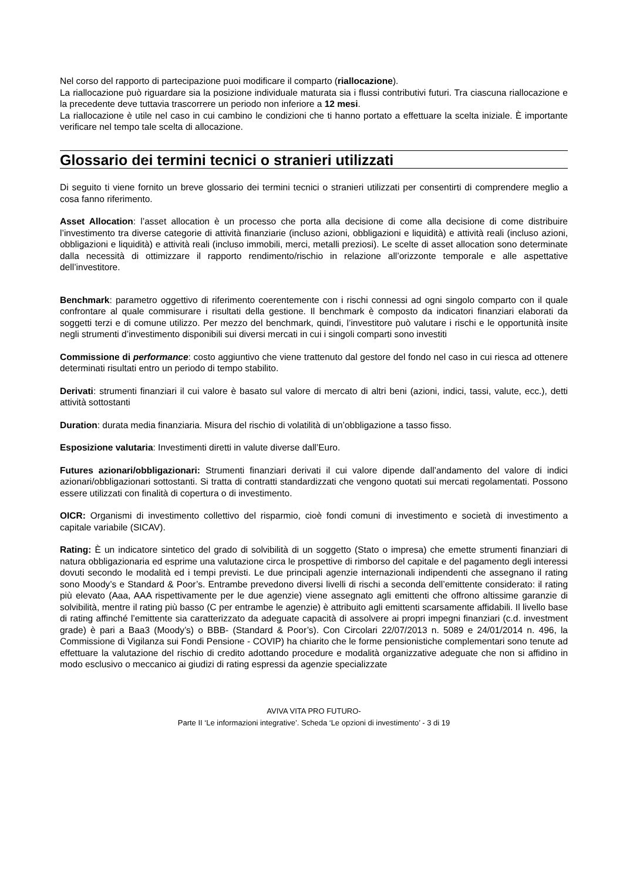Nel corso del rapporto di partecipazione puoi modificare il comparto (riallocazione).
La riallocazione può riguardare sia la posizione individuale maturata sia i flussi contributivi futuri. Tra ciascuna riallocazione e la precedente deve tuttavia trascorrere un periodo non inferiore a 12 mesi.
La riallocazione è utile nel caso in cui cambino le condizioni che ti hanno portato a effettuare la scelta iniziale. È importante verificare nel tempo tale scelta di allocazione.
Glossario dei termini tecnici o stranieri utilizzati
Di seguito ti viene fornito un breve glossario dei termini tecnici o stranieri utilizzati per consentirti di comprendere meglio a cosa fanno riferimento.
Asset Allocation: l’asset allocation è un processo che porta alla decisione di come alla decisione di come distribuire l’investimento tra diverse categorie di attività finanziarie (incluso azioni, obbligazioni e liquidità) e attività reali (incluso azioni, obbligazioni e liquidità) e attività reali (incluso immobili, merci, metalli preziosi). Le scelte di asset allocation sono determinate dalla necessità di ottimizzare il rapporto rendimento/rischio in relazione all’orizzonte temporale e alle aspettative dell’investitore.
Benchmark: parametro oggettivo di riferimento coerentemente con i rischi connessi ad ogni singolo comparto con il quale confrontare al quale commisurare i risultati della gestione. Il benchmark è composto da indicatori finanziari elaborati da soggetti terzi e di comune utilizzo. Per mezzo del benchmark, quindi, l’investitore può valutare i rischi e le opportunità insite negli strumenti d’investimento disponibili sui diversi mercati in cui i singoli comparti sono investiti
Commissione di performance: costo aggiuntivo che viene trattenuto dal gestore del fondo nel caso in cui riesca ad ottenere determinati risultati entro un periodo di tempo stabilito.
Derivati: strumenti finanziari il cui valore è basato sul valore di mercato di altri beni (azioni, indici, tassi, valute, ecc.), detti attività sottostanti
Duration: durata media finanziaria. Misura del rischio di volatilità di un’obbligazione a tasso fisso.
Esposizione valutaria: Investimenti diretti in valute diverse dall’Euro.
Futures azionari/obbligazionari: Strumenti finanziari derivati il cui valore dipende dall’andamento del valore di indici azionari/obbligazionari sottostanti. Si tratta di contratti standardizzati che vengono quotati sui mercati regolamentati. Possono essere utilizzati con finalità di copertura o di investimento.
OICR: Organismi di investimento collettivo del risparmio, cioè fondi comuni di investimento e società di investimento a capitale variabile (SICAV).
Rating: È un indicatore sintetico del grado di solvibilità di un soggetto (Stato o impresa) che emette strumenti finanziari di natura obbligazionaria ed esprime una valutazione circa le prospettive di rimborso del capitale e del pagamento degli interessi dovuti secondo le modalità ed i tempi previsti. Le due principali agenzie internazionali indipendenti che assegnano il rating sono Moody’s e Standard & Poor’s. Entrambe prevedono diversi livelli di rischi a seconda dell’emittente considerato: il rating più elevato (Aaa, AAA rispettivamente per le due agenzie) viene assegnato agli emittenti che offrono altissime garanzie di solvibilità, mentre il rating più basso (C per entrambe le agenzie) è attribuito agli emittenti scarsamente affidabili. Il livello base di rating affinché l’emittente sia caratterizzato da adeguate capacità di assolvere ai propri impegni finanziari (c.d. investment grade) è pari a Baa3 (Moody’s) o BBB- (Standard & Poor’s). Con Circolari 22/07/2013 n. 5089 e 24/01/2014 n. 496, la Commissione di Vigilanza sui Fondi Pensione - COVIP) ha chiarito che le forme pensionistiche complementari sono tenute ad effettuare la valutazione del rischio di credito adottando procedure e modalità organizzative adeguate che non si affidino in modo esclusivo o meccanico ai giudizi di rating espressi da agenzie specializzate
AVIVA VITA PRO FUTURO-
Parte II ‘Le informazioni integrative’. Scheda ‘Le opzioni di investimento’ - 3 di 19